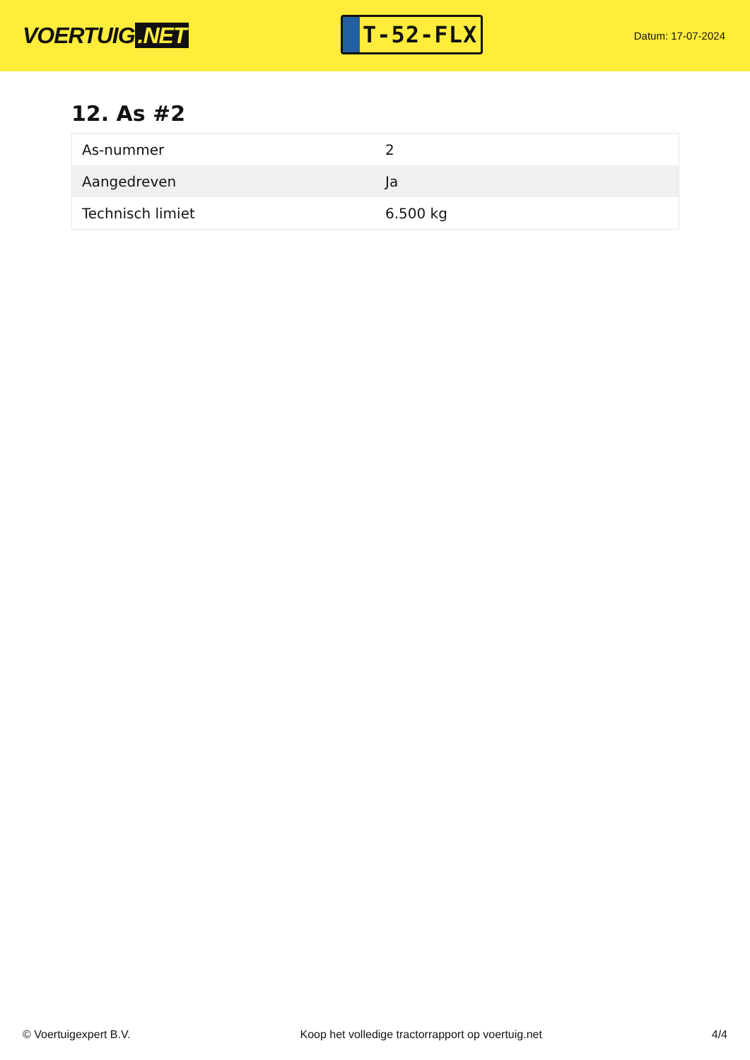VOERTUIG.NET
T-52-FLX
Datum: 17-07-2024
12. As #2
| As-nummer | 2 |
| Aangedreven | Ja |
| Technisch limiet | 6.500 kg |
© Voertuigexpert B.V. Koop het volledige tractorrapport op voertuig.net 4/4